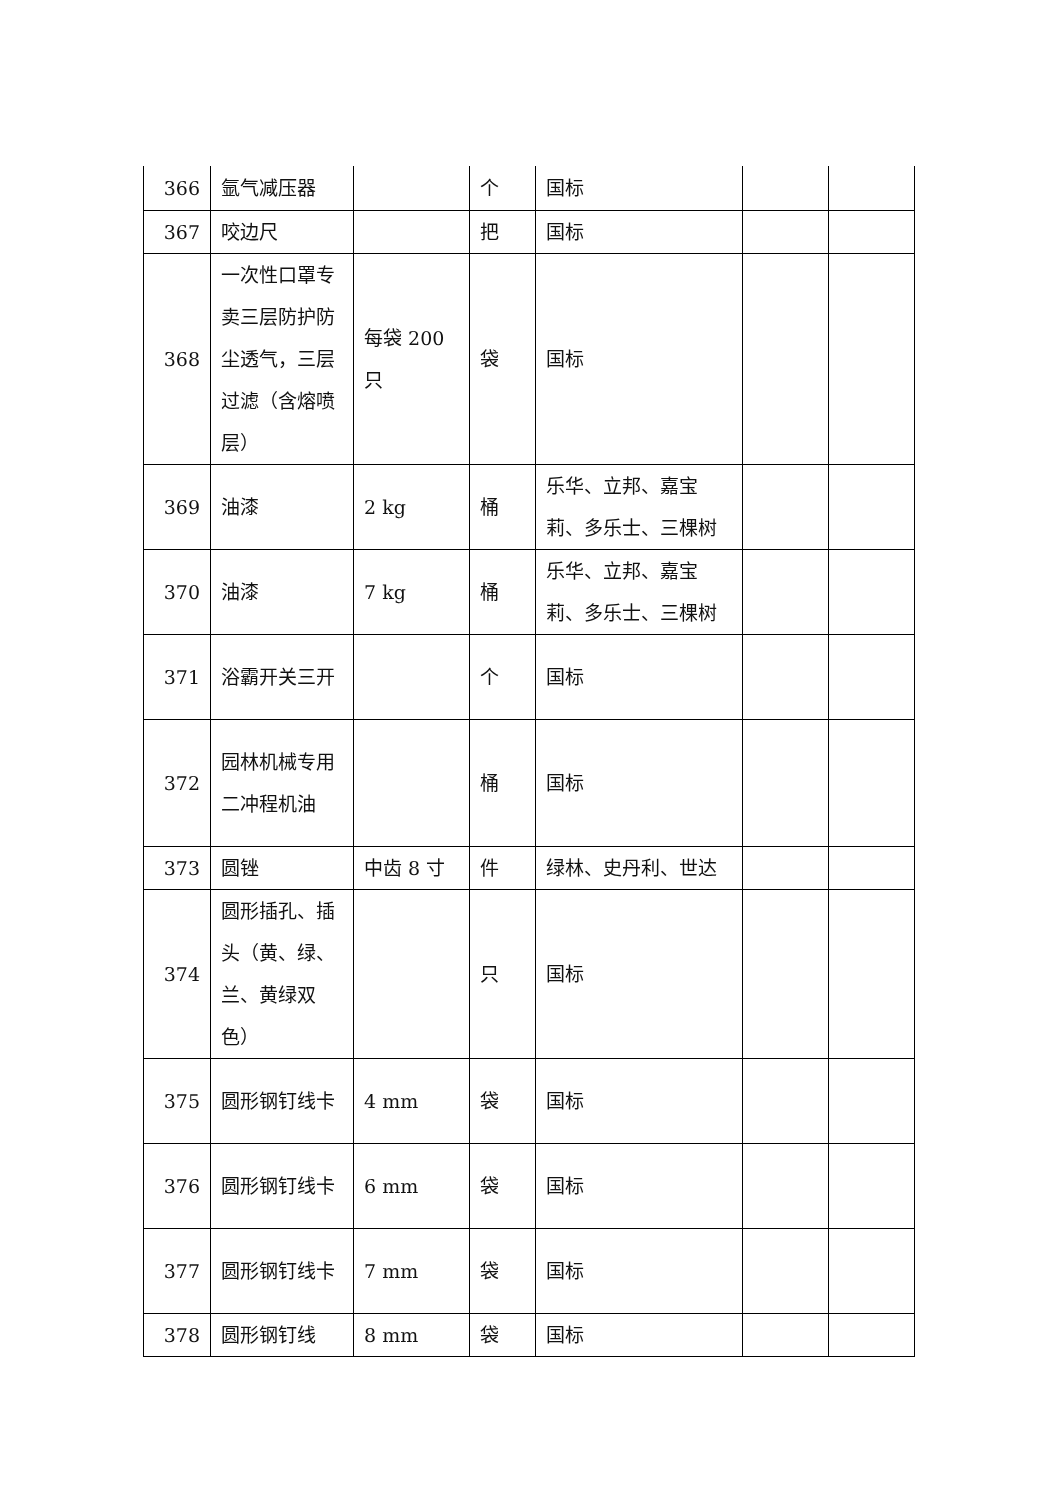| 366 | 氩气减压器 | | 个 | 国标 | | |
| 367 | 咬边尺 | | 把 | 国标 | | |
| 368 | 一次性口罩专卖三层防护防尘透气，三层过滤（含熔喷层） | 每袋 200 只 | 袋 | 国标 | | |
| 369 | 油漆 | 2 kg | 桶 | 乐华、立邦、嘉宝莉、多乐士、三棵树 | | |
| 370 | 油漆 | 7 kg | 桶 | 乐华、立邦、嘉宝莉、多乐士、三棵树 | | |
| 371 | 浴霸开关三开 | | 个 | 国标 | | |
| 372 | 园林机械专用二冲程机油 | | 桶 | 国标 | | |
| 373 | 圆锉 | 中齿 8 寸 | 件 | 绿林、史丹利、世达 | | |
| 374 | 圆形插孔、插头（黄、绿、兰、黄绿双色） | | 只 | 国标 | | |
| 375 | 圆形钢钉线卡 | 4 mm | 袋 | 国标 | | |
| 376 | 圆形钢钉线卡 | 6 mm | 袋 | 国标 | | |
| 377 | 圆形钢钉线卡 | 7 mm | 袋 | 国标 | | |
| 378 | 圆形钢钉线 | 8 mm | 袋 | 国标 | | |